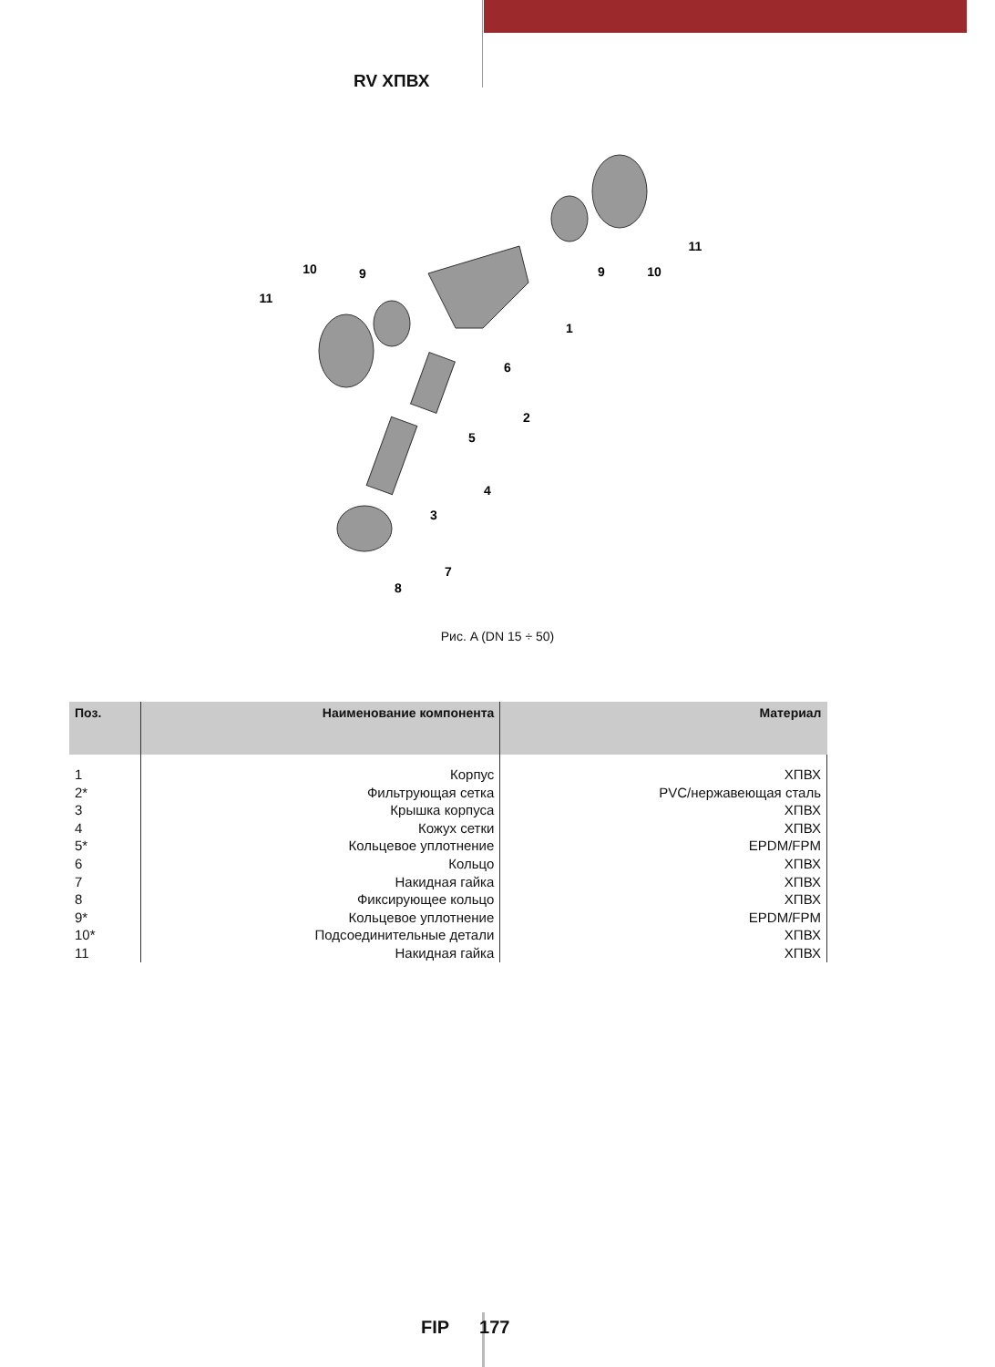RV ХПВХ
1
2
3
4
5
6
7
8
9
9
10
10
11
11
Рис. A (DN 15 ÷ 50)
| Поз. | Наименование компонента | Материал |
| --- | --- | --- |
| 1 | Корпус | ХПВХ |
| 2* | Фильтрующая сетка | PVC/нержавеющая сталь |
| 3 | Крышка корпуса | ХПВХ |
| 4 | Кожух сетки | ХПВХ |
| 5* | Кольцевое уплотнение | EPDM/FPM |
| 6 | Кольцо | ХПВХ |
| 7 | Накидная гайка | ХПВХ |
| 8 | Фиксирующее кольцо | ХПВХ |
| 9* | Кольцевое уплотнение | EPDM/FPM |
| 10* | Подсоединительные детали | ХПВХ |
| 11 | Накидная гайка | ХПВХ |
FIP 177